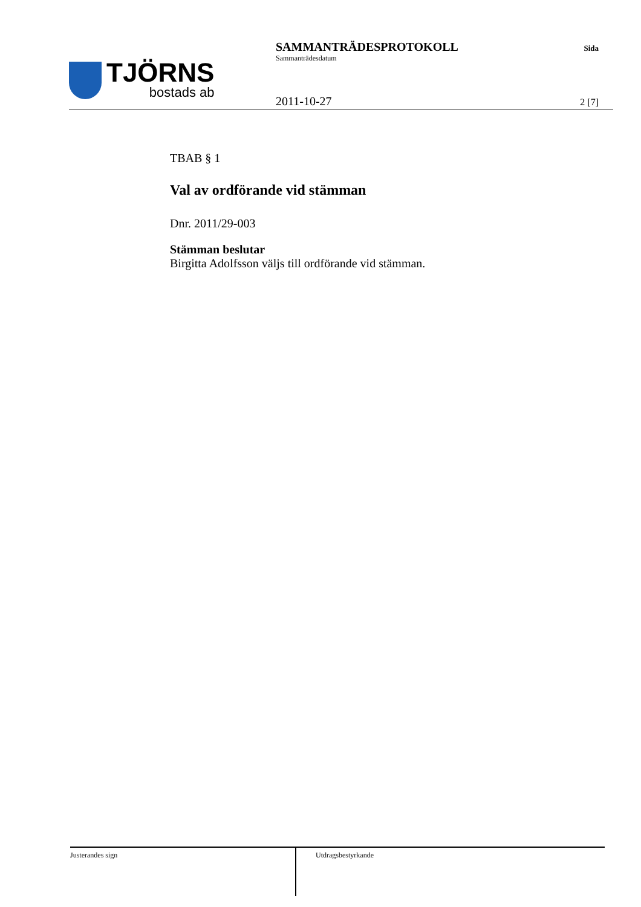TJÖRNS
bostads ab
SAMMANTRÄDESPROTOKOLL
Sammanträdesdatum
2011-10-27
Sida
2 [7]
TBAB § 1
Val av ordförande vid stämman
Dnr. 2011/29-003
Stämman beslutar
Birgitta Adolfsson väljs till ordförande vid stämman.
Justerandes sign Utdragsbestyrkande